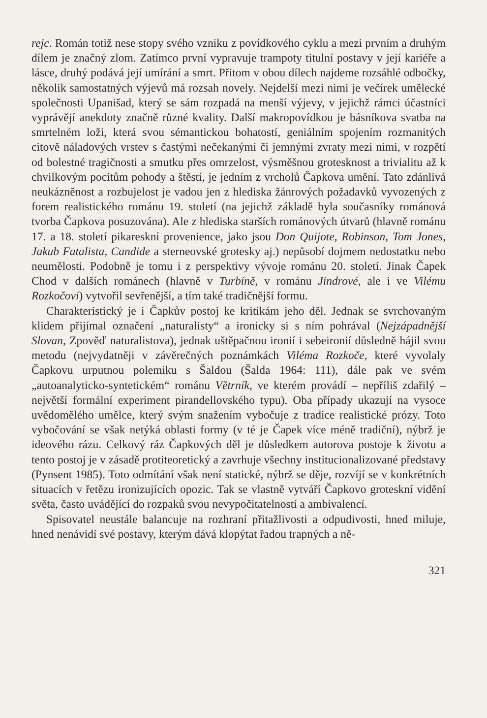rejc. Román totiž nese stopy svého vzniku z povídkového cyklu a mezi prvním a druhým dílem je značný zlom. Zatímco první vypravuje trampoty titulní postavy v její kariéře a lásce, druhý podává její umírání a smrt. Přitom v obou dílech najdeme rozsáhlé odbočky, několik samostatných výjevů má rozsah novely. Nejdelší mezi nimi je večírek umělecké společnosti Upanišad, který se sám rozpadá na menší výjevy, v jejichž rámci účastníci vyprávějí anekdoty značně různé kvality. Další makropovídkou je básníkova svatba na smrtelném loži, která svou sémantickou bohatostí, geniálním spojením rozmanitých citově náladových vrstev s častými nečekanými či jemnými zvraty mezi nimi, v rozpětí od bolestné tragičnosti a smutku přes omrzelost, výsměšnou grotesknost a trivialitu až k chvilkovým pocitům pohody a štěstí, je jedním z vrcholů Čapkova umění. Tato zdánlivá neukázněnost a rozbujelost je vadou jen z hlediska žánrových požadavků vyvozených z forem realistického románu 19. století (na jejichž základě byla současníky románová tvorba Čapkova posuzována). Ale z hlediska starších románových útvarů (hlavně románu 17. a 18. století pikaresknί provenience, jako jsou Don Quijote, Robinson, Tom Jones, Jakub Fatalista, Candide a sterneovské grotesky aj.) nepůsobí dojmem nedostatku nebo neumělosti. Podobně je tomu i z perspektivy vývoje románu 20. století. Jinak Čapek Chod v dalších románech (hlavně v Turbíně, v románu Jindrové, ale i ve Vilému Rozkočovi) vytvořil sevřenější, a tím také tradičnější formu.
Charakteristický je i Čapkův postoj ke kritikám jeho děl. Jednak se svrchovaným klidem přijímal označení „naturalisty“ a ironicky si s ním pohrával (Nejzápadnější Slovan, Zpověď naturalistova), jednak uštěpačnou ironií i sebeironií důsledně hájil svou metodu (nejvydatněji v závěrečných poznámkách Viléma Rozkoče, které vyvolaly Čapkovu urputnou polemiku s Šaldou (Šalda 1964: 111), dále pak ve svém „autoanalyticko-syntetickém“ románu Větrník, ve kterém provádí – nepříliš zdařilý – největší formální experiment pirandellovského typu). Oba případy ukazují na vysoce uvědomělého umělce, který svým snažením vybočuje z tradice realistické prózy. Toto vybočování se však netýká oblasti formy (v té je Čapek více méně tradiční), nýbrž je ideového rázu. Celkový ráz Čapkových děl je důsledkem autorova postoje k životu a tento postoj je v zásadě protiteoretický a zavrhuje všechny institucionalizované představy (Pynsent 1985). Toto odmítání však není statické, nýbrž se děje, rozvíjí se v konkrétních situacích v řetězu ironizujících opozic. Tak se vlastně vytváří Čapkovo groteskní vidění světa, často uvádějící do rozpaků svou nevypočitatelností a ambivalencí.
Spisovatel neustále balancuje na rozhraní přitažlivosti a odpudivosti, hned miluje, hned nenávidí své postavy, kterým dává klopýtat řadou trapných a ně-
321